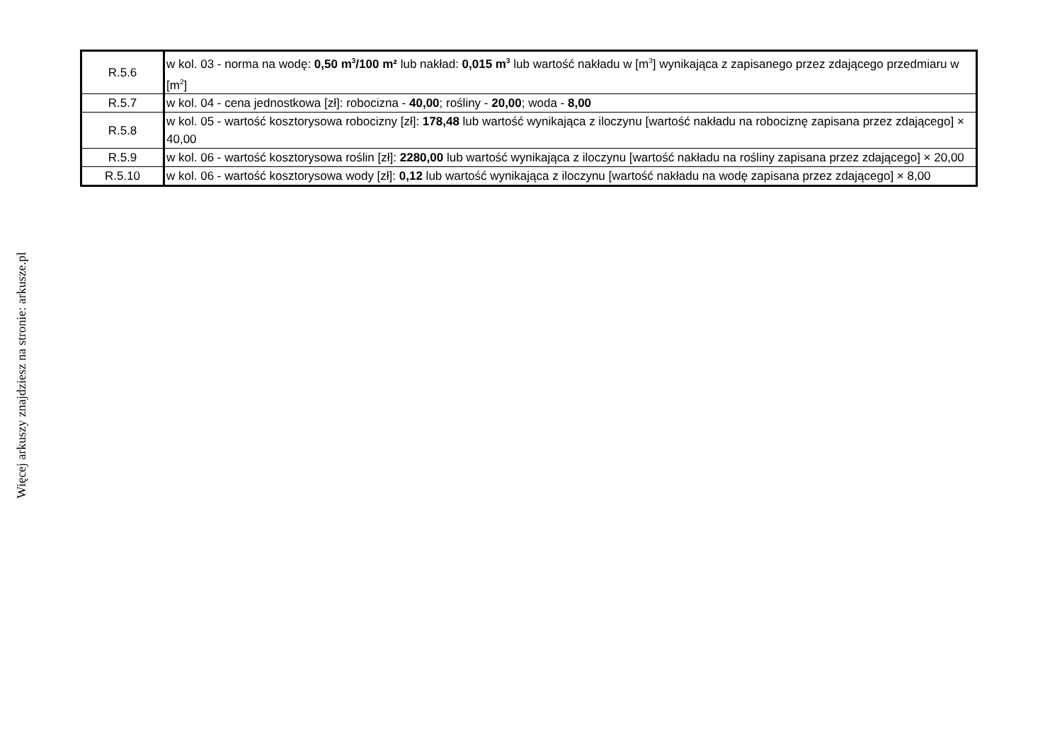| R.5.6 | w kol. 03 - norma na wodę: 0,50 m<sup>3</sup>/100 m² lub nakład: 0,015 m<sup>3</sup> lub wartość nakładu w [m<sup>3</sup>] wynikająca z zapisanego przez zdającego przedmiaru w [m<sup>2</sup>] |
| R.5.7 | w kol. 04 - cena jednostkowa [zł]: robocizna - 40,00 ; rośliny - 20,00 ; woda - 8,00 |
| R.5.8 | w kol. 05 - wartość kosztorysowa robocizny [zł]: 178,48 lub wartość wynikająca z iloczynu [wartość nakładu na robociznę zapisana przez zdającego] × 40,00 |
| R.5.9 | w kol. 06 - wartość kosztorysowa roślin [zł]: 2280,00 lub wartość wynikająca z iloczynu [wartość nakładu na rośliny zapisana przez zdającego] × 20,00 |
| R.5.10 | w kol. 06 - wartość kosztorysowa wody [zł]: 0,12 lub wartość wynikająca z iloczynu [wartość nakładu na wodę zapisana przez zdającego] × 8,00 |
Więcej arkuszy znajdziesz na stronie: arkusze.pl